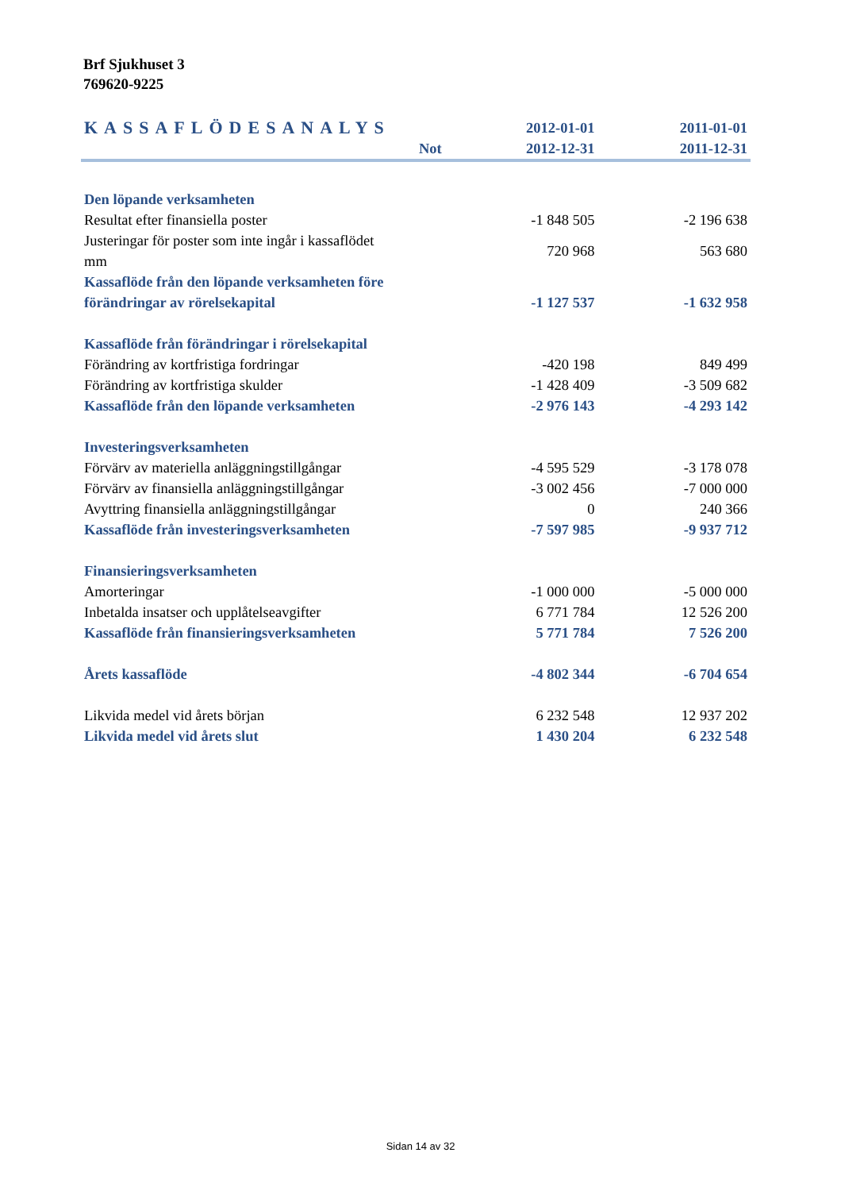Brf Sjukhuset 3
769620-9225
| KASSAFLÖDESANALYS | | 2012-01-01 | 2011-01-01 |
| --- | --- | --- | --- |
| | Not | 2012-12-31 | 2011-12-31 |
| Den löpande verksamheten | | | |
| Resultat efter finansiella poster | | -1 848 505 | -2 196 638 |
| Justeringar för poster som inte ingår i kassaflödet mm | | 720 968 | 563 680 |
| Kassaflöde från den löpande verksamheten före | | | |
| förändringar av rörelsekapital | | -1 127 537 | -1 632 958 |
| Kassaflöde från förändringar i rörelsekapital | | | |
| Förändring av kortfristiga fordringar | | -420 198 | 849 499 |
| Förändring av kortfristiga skulder | | -1 428 409 | -3 509 682 |
| Kassaflöde från den löpande verksamheten | | -2 976 143 | -4 293 142 |
| Investeringsverksamheten | | | |
| Förvärv av materiella anläggningstillgångar | | -4 595 529 | -3 178 078 |
| Förvärv av finansiella anläggningstillgångar | | -3 002 456 | -7 000 000 |
| Avyttring finansiella anläggningstillgångar | | 0 | 240 366 |
| Kassaflöde från investeringsverksamheten | | -7 597 985 | -9 937 712 |
| Finansieringsverksamheten | | | |
| Amorteringar | | -1 000 000 | -5 000 000 |
| Inbetalda insatser och upplåtelseavgifter | | 6 771 784 | 12 526 200 |
| Kassaflöde från finansieringsverksamheten | | 5 771 784 | 7 526 200 |
| Årets kassaflöde | | -4 802 344 | -6 704 654 |
| Likvida medel vid årets början | | 6 232 548 | 12 937 202 |
| Likvida medel vid årets slut | | 1 430 204 | 6 232 548 |
Sidan 14 av 32